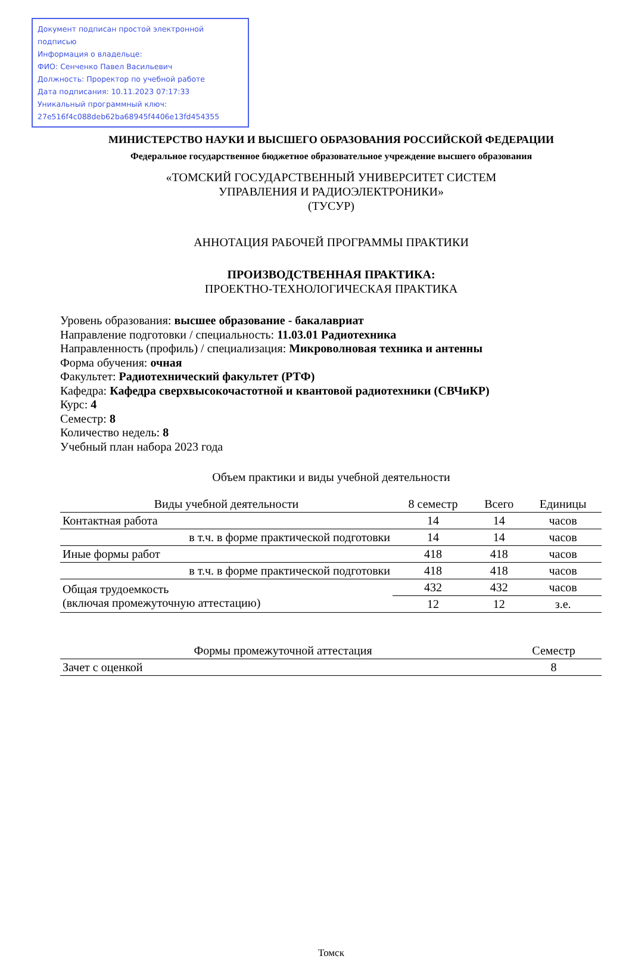Документ подписан простой электронной подписью
Информация о владельце:
ФИО: Сенченко Павел Васильевич
Должность: Проректор по учебной работе
Дата подписания: 10.11.2023 07:17:33
Уникальный программный ключ:
27e516f4c088deb62ba68945f4406e13fd454355
МИНИСТЕРСТВО НАУКИ И ВЫСШЕГО ОБРАЗОВАНИЯ РОССИЙСКОЙ ФЕДЕРАЦИИ
Федеральное государственное бюджетное образовательное учреждение высшего образования
«ТОМСКИЙ ГОСУДАРСТВЕННЫЙ УНИВЕРСИТЕТ СИСТЕМ
УПРАВЛЕНИЯ И РАДИОЭЛЕКТРОНИКИ»
(ТУСУР)
АННОТАЦИЯ РАБОЧЕЙ ПРОГРАММЫ ПРАКТИКИ
ПРОИЗВОДСТВЕННАЯ ПРАКТИКА:
ПРОЕКТНО-ТЕХНОЛОГИЧЕСКАЯ ПРАКТИКА
Уровень образования: высшее образование - бакалавриат
Направление подготовки / специальность: 11.03.01 Радиотехника
Направленность (профиль) / специализация: Микроволновая техника и антенны
Форма обучения: очная
Факультет: Радиотехнический факультет (РТФ)
Кафедра: Кафедра сверхвысокочастотной и квантовой радиотехники (СВЧиКР)
Курс: 4
Семестр: 8
Количество недель: 8
Учебный план набора 2023 года
Объем практики и виды учебной деятельности
| Виды учебной деятельности | 8 семестр | Всего | Единицы |
| --- | --- | --- | --- |
| Контактная работа | 14 | 14 | часов |
| в т.ч. в форме практической подготовки | 14 | 14 | часов |
| Иные формы работ | 418 | 418 | часов |
| в т.ч. в форме практической подготовки | 418 | 418 | часов |
| Общая трудоемкость (включая промежуточную аттестацию) | 432 | 432 | часов |
| | 12 | 12 | з.е. |
| Формы промежуточной аттестация | Семестр |
| --- | --- |
| Зачет с оценкой | 8 |
Томск